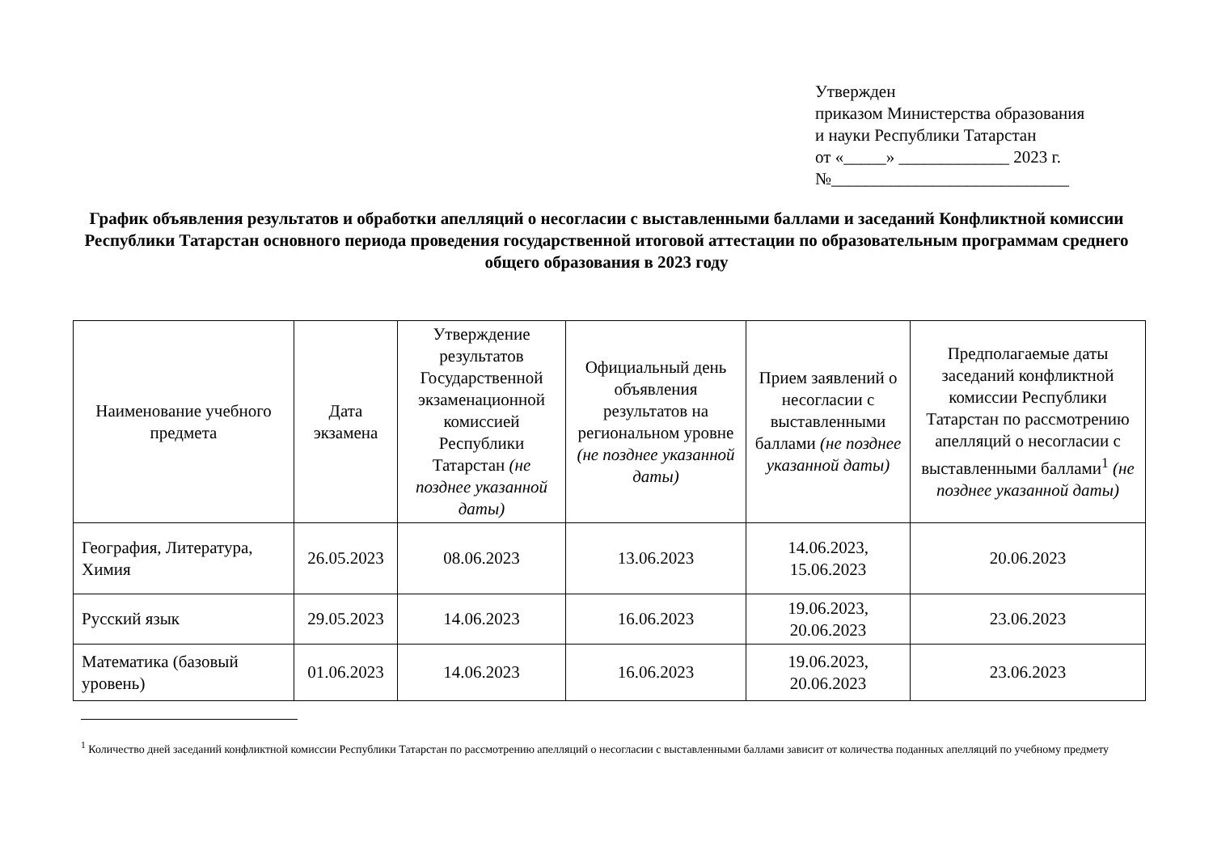Утвержден
приказом Министерства образования
и науки Республики Татарстан
от «_____» _____________ 2023 г.
№____________________________
График объявления результатов и обработки апелляций о несогласии с выставленными баллами и заседаний Конфликтной комиссии Республики Татарстан основного периода проведения государственной итоговой аттестации по образовательным программам среднего общего образования в 2023 году
| Наименование учебного предмета | Дата экзамена | Утверждение результатов Государственной экзаменационной комиссией Республики Татарстан (не позднее указанной даты) | Официальный день объявления результатов на региональном уровне (не позднее указанной даты) | Прием заявлений о несогласии с выставленными баллами (не позднее указанной даты) | Предполагаемые даты заседаний конфликтной комиссии Республики Татарстан по рассмотрению апелляций о несогласии с выставленными баллами<sup>1</sup> (не позднее указанной даты) |
| --- | --- | --- | --- | --- | --- |
| География, Литература, Химия | 26.05.2023 | 08.06.2023 | 13.06.2023 | 14.06.2023, 15.06.2023 | 20.06.2023 |
| Русский язык | 29.05.2023 | 14.06.2023 | 16.06.2023 | 19.06.2023, 20.06.2023 | 23.06.2023 |
| Математика (базовый уровень) | 01.06.2023 | 14.06.2023 | 16.06.2023 | 19.06.2023, 20.06.2023 | 23.06.2023 |
<sup>1</sup> Количество дней заседаний конфликтной комиссии Республики Татарстан по рассмотрению апелляций о несогласии с выставленными баллами зависит от количества поданных апелляций по учебному предмету